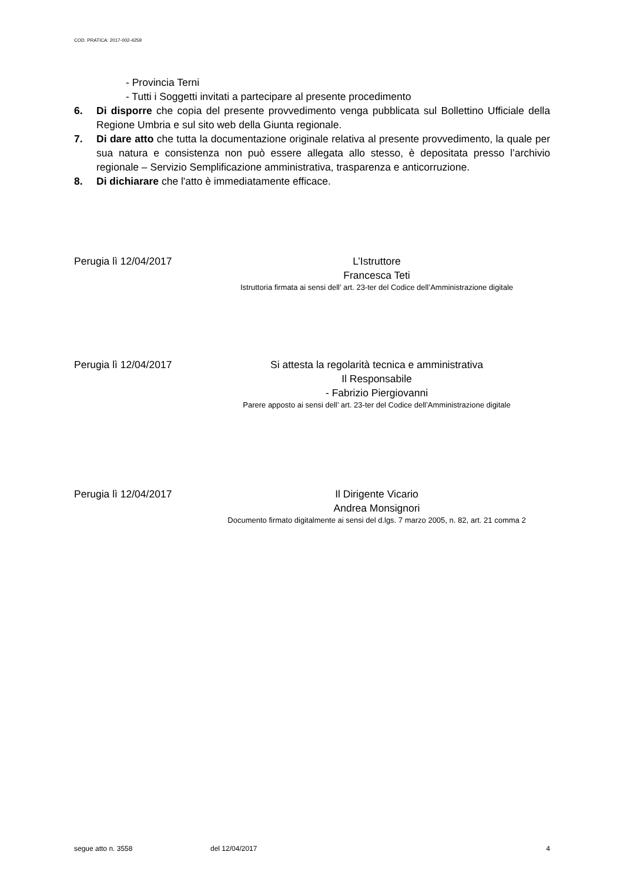COD. PRATICA: 2017-002-4259
- Provincia Terni
- Tutti i Soggetti invitati a partecipare al presente procedimento
6. Di disporre che copia del presente provvedimento venga pubblicata sul Bollettino Ufficiale della Regione Umbria e sul sito web della Giunta regionale.
7. Di dare atto che tutta la documentazione originale relativa al presente provvedimento, la quale per sua natura e consistenza non può essere allegata allo stesso, è depositata presso l’archivio regionale – Servizio Semplificazione amministrativa, trasparenza e anticorruzione.
8. Di dichiarare che l'atto è immediatamente efficace.
Perugia lì 12/04/2017
L’Istruttore
Francesca Teti
Istruttoria firmata ai sensi dell’ art. 23-ter del Codice dell’Amministrazione digitale
Perugia lì 12/04/2017
Si attesta la regolarità tecnica e amministrativa
Il Responsabile
- Fabrizio Piergiovanni
Parere apposto ai sensi dell’ art. 23-ter del Codice dell’Amministrazione digitale
Perugia lì 12/04/2017
Il Dirigente Vicario
Andrea Monsignori
Documento firmato digitalmente ai sensi del d.lgs. 7 marzo 2005, n. 82, art. 21 comma 2
segue atto n. 3558 del 12/04/2017 4